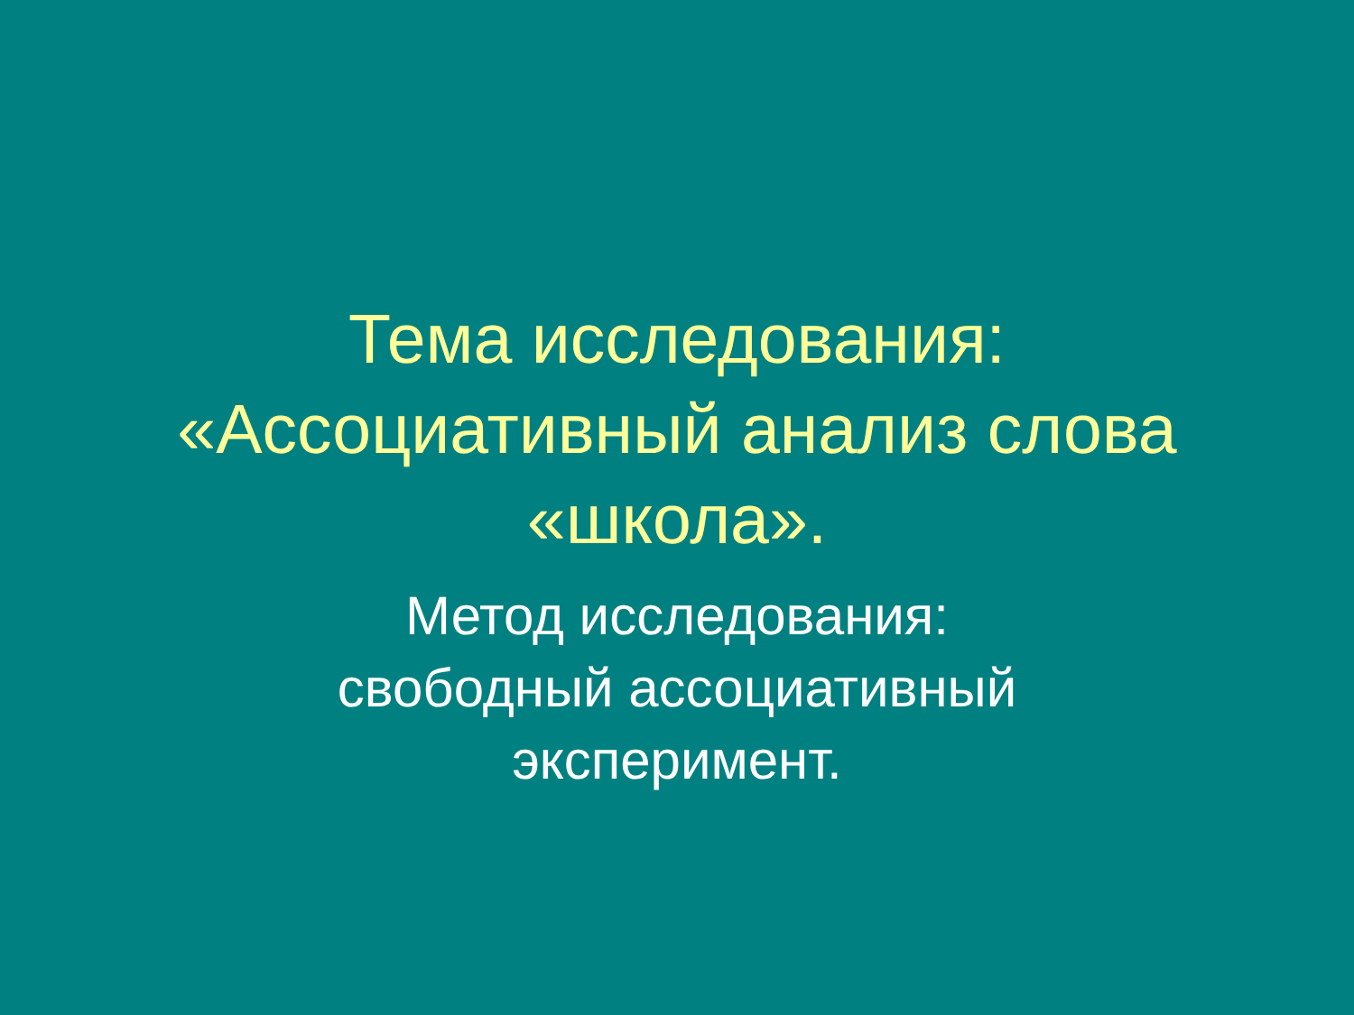Тема исследования:
«Ассоциативный анализ слова
«школа».
Метод исследования:
свободный ассоциативный
эксперимент.